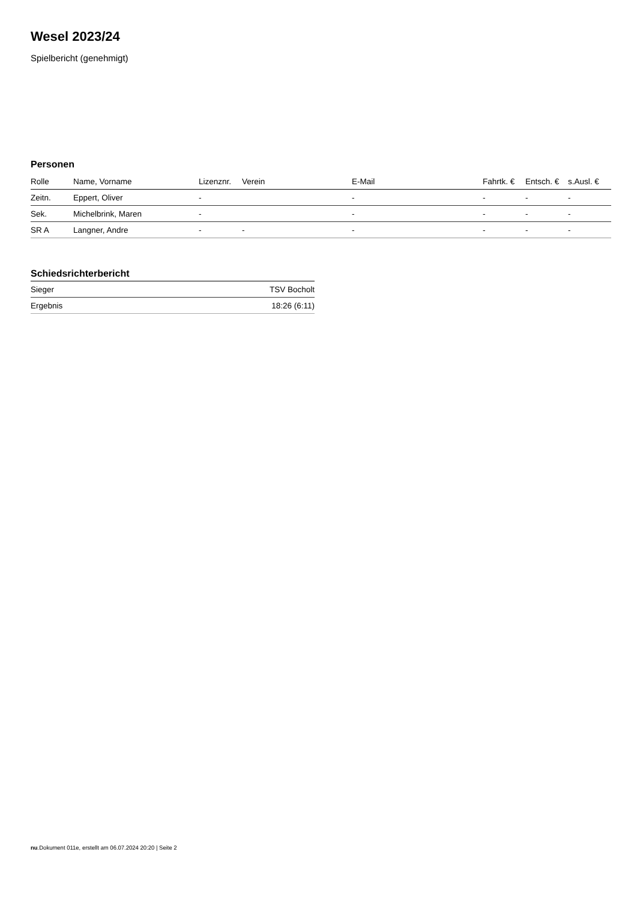Wesel 2023/24
Spielbericht (genehmigt)
Personen
| Rolle | Name, Vorname | Lizenznr. | Verein | E-Mail | Fahrtk. € | Entsch. € | s.Ausl. € |
| --- | --- | --- | --- | --- | --- | --- | --- |
| Zeitn. | Eppert, Oliver | - | | - | - | - | - |
| Sek. | Michelbrink, Maren | - | | - | - | - | - |
| SR A | Langner, Andre | - | - | - | - | - | - |
Schiedsrichterbericht
| Sieger | TSV Bocholt |
| Ergebnis | 18:26 (6:11) |
nu.Dokument 011e, erstellt am 06.07.2024 20:20 | Seite 2